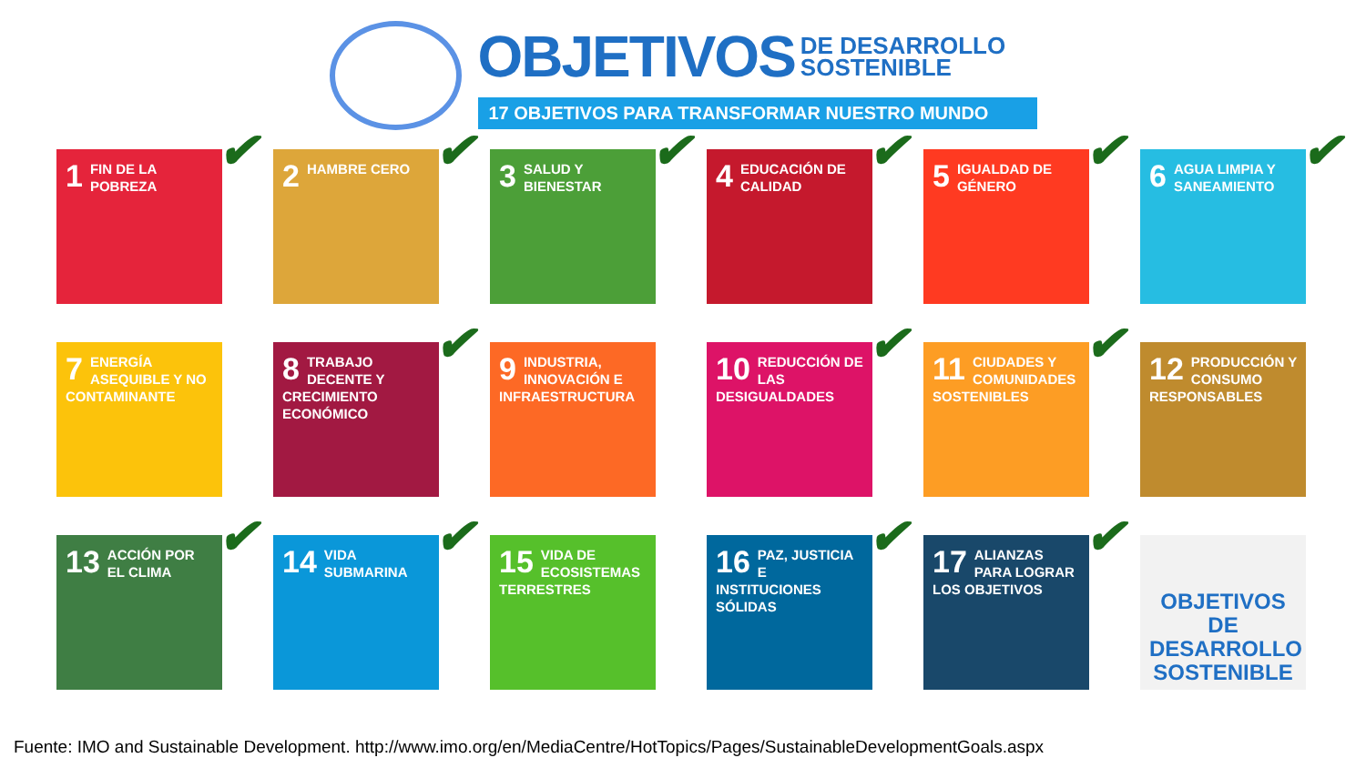OBJETIVOS DE DESARROLLO
SOSTENIBLE
17 OBJETIVOS PARA TRANSFORMAR NUESTRO MUNDO
1
FIN DE LA POBREZA ✔
2
HAMBRE CERO ✔
3
SALUD Y BIENESTAR ✔
4
EDUCACIÓN DE CALIDAD ✔
5
IGUALDAD DE GÉNERO ✔
6
AGUA LIMPIA Y SANEAMIENTO ✔
7
ENERGÍA ASEQUIBLE Y NO CONTAMINANTE
8
TRABAJO DECENTE Y CRECIMIENTO ECONÓMICO ✔
9
INDUSTRIA, INNOVACIÓN E INFRAESTRUCTURA
10
REDUCCIÓN DE LAS DESIGUALDADES ✔
11
CIUDADES Y COMUNIDADES SOSTENIBLES ✔
12
PRODUCCIÓN Y CONSUMO RESPONSABLES
13
ACCIÓN POR EL CLIMA ✔
14
VIDA SUBMARINA ✔
15
VIDA DE ECOSISTEMAS TERRESTRES
16
PAZ, JUSTICIA E INSTITUCIONES SÓLIDAS ✔
17
ALIANZAS PARA LOGRAR LOS OBJETIVOS ✔
OBJETIVOS
DE DESARROLLO
SOSTENIBLE
Fuente: IMO and Sustainable Development. http://www.imo.org/en/MediaCentre/HotTopics/Pages/SustainableDevelopmentGoals.aspx